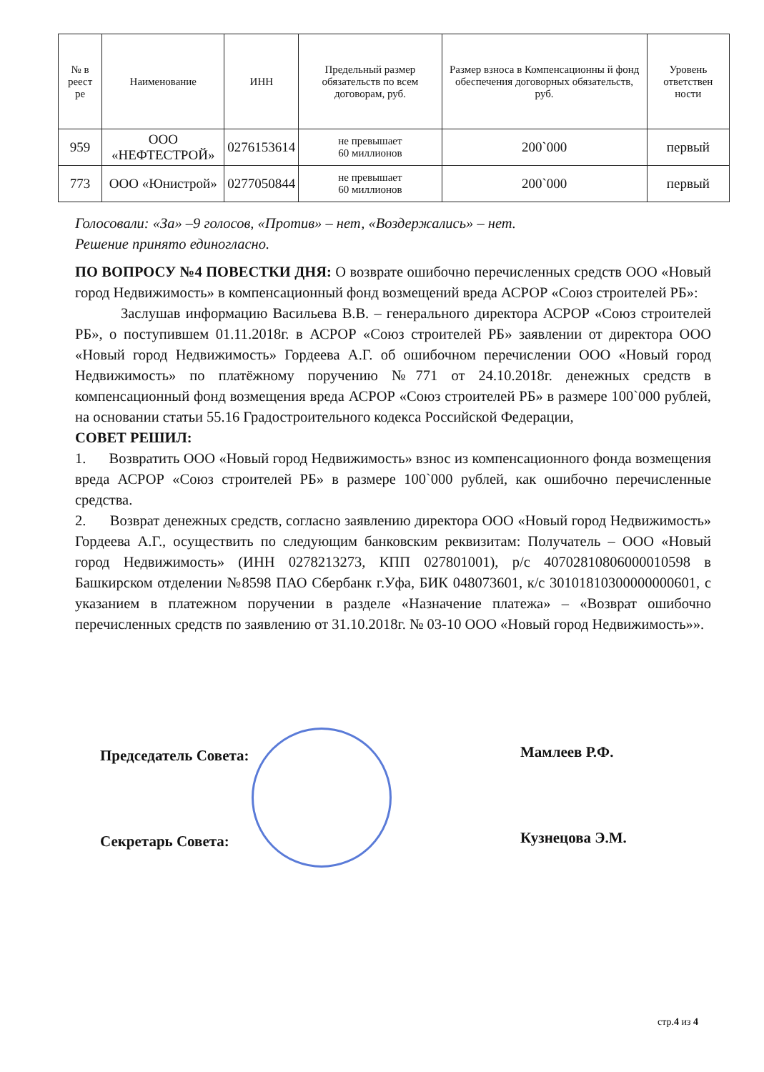| № в реест ре | Наименование | ИНН | Предельный размер обязательств по всем договорам, руб. | Размер взноса в Компенсационны й фонд обеспечения договорных обязательств, руб. | Уровень ответствен ности |
| --- | --- | --- | --- | --- | --- |
| 959 | ООО «НЕФТЕСТРОЙ» | 0276153614 | не превышает 60 миллионов | 200`000 | первый |
| 773 | ООО «Юнистрой» | 0277050844 | не превышает 60 миллионов | 200`000 | первый |
Голосовали: «За» –9 голосов, «Против» – нет, «Воздержались» – нет.
Решение принято единогласно.
ПО ВОПРОСУ №4 ПОВЕСТКИ ДНЯ: О возврате ошибочно перечисленных средств ООО «Новый город Недвижимость» в компенсационный фонд возмещений вреда АСРОР «Союз строителей РБ»:
Заслушав информацию Васильева В.В. – генерального директора АСРОР «Союз строителей РБ», о поступившем 01.11.2018г. в АСРОР «Союз строителей РБ» заявлении от директора ООО «Новый город Недвижимость» Гордеева А.Г. об ошибочном перечислении ООО «Новый город Недвижимость» по платёжному поручению №771 от 24.10.2018г. денежных средств в компенсационный фонд возмещения вреда АСРОР «Союз строителей РБ» в размере 100`000 рублей, на основании статьи 55.16 Градостроительного кодекса Российской Федерации,
СОВЕТ РЕШИЛ:
1. Возвратить ООО «Новый город Недвижимость» взнос из компенсационного фонда возмещения вреда АСРОР «Союз строителей РБ» в размере 100`000 рублей, как ошибочно перечисленные средства.
2. Возврат денежных средств, согласно заявлению директора ООО «Новый город Недвижимость» Гордеева А.Г., осуществить по следующим банковским реквизитам: Получатель – ООО «Новый город Недвижимость» (ИНН 0278213273, КПП 027801001), р/с 40702810806000010598 в Башкирском отделении №8598 ПАО Сбербанк г.Уфа, БИК 048073601, к/с 30101810300000000601, с указанием в платежном поручении в разделе «Назначение платежа» – «Возврат ошибочно перечисленных средств по заявлению от 31.10.2018г. № 03-10 ООО «Новый город Недвижимость»».
Председатель Совета: Мамлеев Р.Ф.
Секретарь Совета: Кузнецова Э.М.
стр.4 из 4